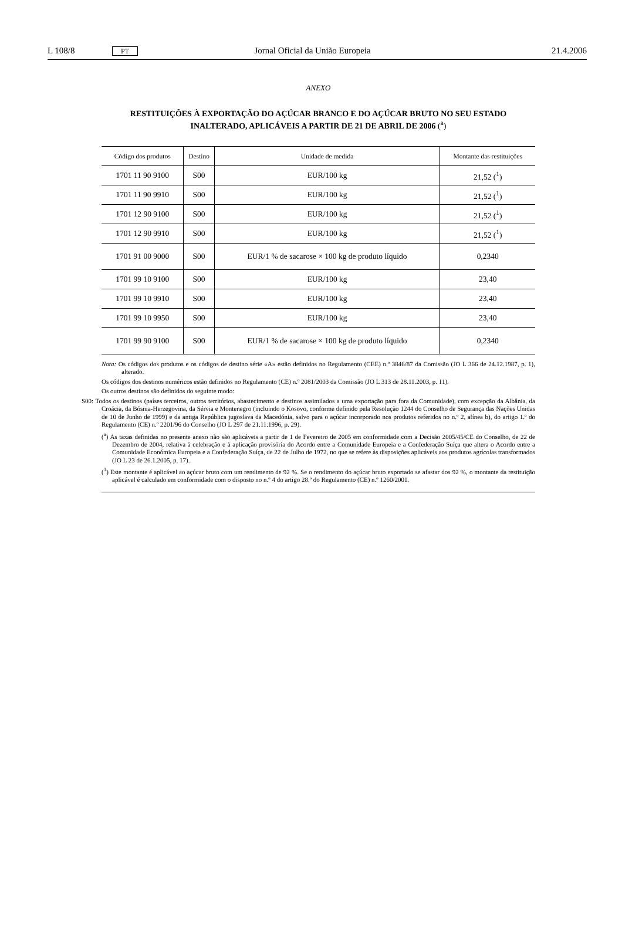L 108/8 PT Jornal Oficial da União Europeia 21.4.2006
ANEXO
RESTITUIÇÕES À EXPORTAÇÃO DO AÇÚCAR BRANCO E DO AÇÚCAR BRUTO NO SEU ESTADO INALTERADO, APLICÁVEIS A PARTIR DE 21 DE ABRIL DE 2006 (<sup>a</sup>)
| Código dos produtos | Destino | Unidade de medida | Montante das restituições |
| --- | --- | --- | --- |
| 1701 11 90 9100 | S00 | EUR/100 kg | 21,52 (<sup>1</sup>) |
| 1701 11 90 9910 | S00 | EUR/100 kg | 21,52 (<sup>1</sup>) |
| 1701 12 90 9100 | S00 | EUR/100 kg | 21,52 (<sup>1</sup>) |
| 1701 12 90 9910 | S00 | EUR/100 kg | 21,52 (<sup>1</sup>) |
| 1701 91 00 9000 | S00 | EUR/1 % de sacarose × 100 kg de produto líquido | 0,2340 |
| 1701 99 10 9100 | S00 | EUR/100 kg | 23,40 |
| 1701 99 10 9910 | S00 | EUR/100 kg | 23,40 |
| 1701 99 10 9950 | S00 | EUR/100 kg | 23,40 |
| 1701 99 90 9100 | S00 | EUR/1 % de sacarose × 100 kg de produto líquido | 0,2340 |
Nota: Os códigos dos produtos e os códigos de destino série «A» estão definidos no Regulamento (CEE) n.º 3846/87 da Comissão (JO L 366 de 24.12.1987, p. 1), alterado.
Os códigos dos destinos numéricos estão definidos no Regulamento (CE) n.º 2081/2003 da Comissão (JO L 313 de 28.11.2003, p. 11).
Os outros destinos são definidos do seguinte modo:
S00: Todos os destinos (países terceiros, outros territórios, abastecimento e destinos assimilados a uma exportação para fora da Comunidade), com excepção da Albânia, da Croácia, da Bósnia-Herzegovina, da Sérvia e Montenegro (incluindo o Kosovo, conforme definido pela Resolução 1244 do Conselho de Segurança das Nações Unidas de 10 de Junho de 1999) e da antiga República jugoslava da Macedónia, salvo para o açúcar incorporado nos produtos referidos no n.º 2, alínea b), do artigo 1.º do Regulamento (CE) n.º 2201/96 do Conselho (JO L 297 de 21.11.1996, p. 29).
(<sup>a</sup>) As taxas definidas no presente anexo não são aplicáveis a partir de 1 de Fevereiro de 2005 em conformidade com a Decisão 2005/45/CE do Conselho, de 22 de Dezembro de 2004, relativa à celebração e à aplicação provisória do Acordo entre a Comunidade Europeia e a Confederação Suíça que altera o Acordo entre a Comunidade Económica Europeia e a Confederação Suíça, de 22 de Julho de 1972, no que se refere às disposições aplicáveis aos produtos agrícolas transformados (JO L 23 de 26.1.2005, p. 17).
(<sup>1</sup>) Este montante é aplicável ao açúcar bruto com um rendimento de 92 %. Se o rendimento do açúcar bruto exportado se afastar dos 92 %, o montante da restituição aplicável é calculado em conformidade com o disposto no n.º 4 do artigo 28.º do Regulamento (CE) n.º 1260/2001.